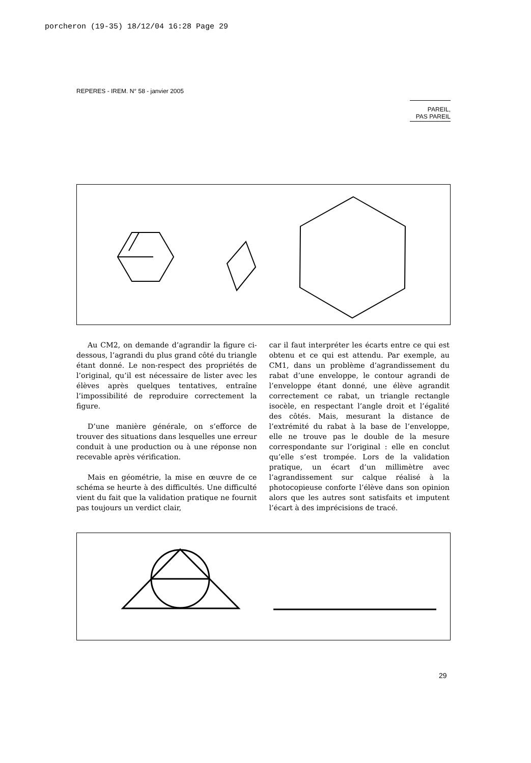porcheron (19-35) 18/12/04 16:28 Page 29
REPERES - IREM. N° 58 - janvier 2005
PAREIL,
PAS PAREIL
Au CM2, on demande d’agrandir la figure ci-dessous, l’agrandi du plus grand côté du triangle étant donné. Le non-respect des propriétés de l’original, qu’il est nécessaire de lister avec les élèves après quelques tentatives, entraîne l’impossibilité de reproduire correctement la figure.
D’une manière générale, on s’efforce de trouver des situations dans lesquelles une erreur conduit à une production ou à une réponse non recevable après vérification.
Mais en géométrie, la mise en œuvre de ce schéma se heurte à des difficultés. Une difficulté vient du fait que la validation pratique ne fournit pas toujours un verdict clair,
car il faut interpréter les écarts entre ce qui est obtenu et ce qui est attendu. Par exemple, au CM1, dans un problème d’agrandissement du rabat d’une enveloppe, le contour agrandi de l’enveloppe étant donné, une élève agrandit correctement ce rabat, un triangle rectangle isocèle, en respectant l’angle droit et l’égalité des côtés. Mais, mesurant la distance de l’extrémité du rabat à la base de l’enveloppe, elle ne trouve pas le double de la mesure correspondante sur l’original : elle en conclut qu’elle s’est trompée. Lors de la validation pratique, un écart d’un millimètre avec l’agrandissement sur calque réalisé à la photocopieuse conforte l’élève dans son opinion alors que les autres sont satisfaits et imputent l’écart à des imprécisions de tracé.
29